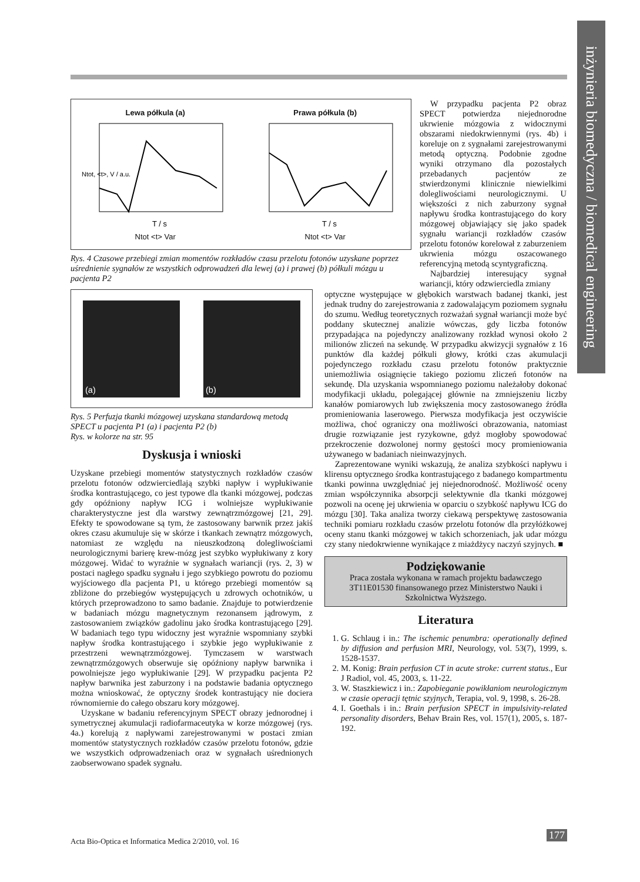inżynieria biomedyczna / biomedical engineering
Lewa półkula (a)
Ntot, <t>, V / a.u.
T / s
Ntot <t> Var
Prawa półkula (b)
T / s
Ntot <t> Var
Rys. 4 Czasowe przebiegi zmian momentów rozkładów czasu przelotu fotonów uzyskane poprzez uśrednienie sygnałów ze wszystkich odprowadzeń dla lewej (a) i prawej (b) półkuli mózgu u pacjenta P2
W przypadku pacjenta P2 obraz SPECT potwierdza niejednorodne ukrwienie mózgowia z widocznymi obszarami niedokrwiennymi (rys. 4b) i koreluje on z sygnałami zarejestrowanymi metodą optyczną. Podobnie zgodne wyniki otrzymano dla pozostałych przebadanych pacjentów ze stwierdzonymi klinicznie niewielkimi dolegliwościami neurologicznymi. U większości z nich zaburzony sygnał napływu środka kontrastującego do kory mózgowej objawiający się jako spadek sygnału wariancji rozkładów czasów przelotu fotonów korelował z zaburzeniem ukrwienia mózgu oszacowanego referencyjną metodą scyntygraficzną.
Najbardziej interesujący sygnał wariancji, który odzwierciedla zmiany
(a) (b)
Rys. 5 Perfuzja tkanki mózgowej uzyskana standardową metodą SPECT u pacjenta P1 (a) i pacjenta P2 (b)
Rys. w kolorze na str. 95
Dyskusja i wnioski
Uzyskane przebiegi momentów statystycznych rozkładów czasów przelotu fotonów odzwierciedlają szybki napływ i wypłukiwanie środka kontrastującego, co jest typowe dla tkanki mózgowej, podczas gdy opóźniony napływ ICG i wolniejsze wypłukiwanie charakterystyczne jest dla warstwy zewnątrzmózgowej [21, 29]. Efekty te spowodowane są tym, że zastosowany barwnik przez jakiś okres czasu akumuluje się w skórze i tkankach zewnątrz mózgowych, natomiast ze względu na nieuszkodzoną dolegliwościami neurologicznymi barierę krew-mózg jest szybko wypłukiwany z kory mózgowej. Widać to wyraźnie w sygnałach wariancji (rys. 2, 3) w postaci nagłego spadku sygnału i jego szybkiego powrotu do poziomu wyjściowego dla pacjenta P1, u którego przebiegi momentów są zbliżone do przebiegów występujących u zdrowych ochotników, u których przeprowadzono to samo badanie. Znajduje to potwierdzenie w badaniach mózgu magnetycznym rezonansem jądrowym, z zastosowaniem związków gadolinu jako środka kontrastującego [29]. W badaniach tego typu widoczny jest wyraźnie wspomniany szybki napływ środka kontrastującego i szybkie jego wypłukiwanie z przestrzeni wewnątrzmózgowej. Tymczasem w warstwach zewnątrzmózgowych obserwuje się opóźniony napływ barwnika i powolniejsze jego wypłukiwanie [29]. W przypadku pacjenta P2 napływ barwnika jest zaburzony i na podstawie badania optycznego można wnioskować, że optyczny środek kontrastujący nie dociera równomiernie do całego obszaru kory mózgowej.
Uzyskane w badaniu referencyjnym SPECT obrazy jednorodnej i symetrycznej akumulacji radiofarmaceutyka w korze mózgowej (rys. 4a.) korelują z napływami zarejestrowanymi w postaci zmian momentów statystycznych rozkładów czasów przelotu fotonów, gdzie we wszystkich odprowadzeniach oraz w sygnałach uśrednionych zaobserwowano spadek sygnału.
optyczne występujące w głębokich warstwach badanej tkanki, jest jednak trudny do zarejestrowania z zadowalającym poziomem sygnału do szumu. Według teoretycznych rozważań sygnał wariancji może być poddany skutecznej analizie wówczas, gdy liczba fotonów przypadająca na pojedynczy analizowany rozkład wynosi około 2 milionów zliczeń na sekundę. W przypadku akwizycji sygnałów z 16 punktów dla każdej półkuli głowy, krótki czas akumulacji pojedynczego rozkładu czasu przelotu fotonów praktycznie uniemożliwia osiągnięcie takiego poziomu zliczeń fotonów na sekundę. Dla uzyskania wspomnianego poziomu należałoby dokonać modyfikacji układu, polegającej głównie na zmniejszeniu liczby kanałów pomiarowych lub zwiększenia mocy zastosowanego źródła promieniowania laserowego. Pierwsza modyfikacja jest oczywiście możliwa, choć ograniczy ona możliwości obrazowania, natomiast drugie rozwiązanie jest ryzykowne, gdyż mogłoby spowodować przekroczenie dozwolonej normy gęstości mocy promieniowania używanego w badaniach nieinwazyjnych.
Zaprezentowane wyniki wskazują, że analiza szybkości napływu i klirensu optycznego środka kontrastującego z badanego kompartmentu tkanki powinna uwzględniać jej niejednorodność. Możliwość oceny zmian współczynnika absorpcji selektywnie dla tkanki mózgowej pozwoli na ocenę jej ukrwienia w oparciu o szybkość napływu ICG do mózgu [30]. Taka analiza tworzy ciekawą perspektywę zastosowania techniki pomiaru rozkładu czasów przelotu fotonów dla przyłóżkowej oceny stanu tkanki mózgowej w takich schorzeniach, jak udar mózgu czy stany niedokrwienne wynikające z miażdżycy naczyń szyjnych. ■
Podziękowanie
Praca została wykonana w ramach projektu badawczego 3T11E01530 finansowanego przez Ministerstwo Nauki i Szkolnictwa Wyższego.
Literatura
1. G. Schlaug i in.: The ischemic penumbra: operationally defined by diffusion and perfusion MRI, Neurology, vol. 53(7), 1999, s. 1528-1537.
2. M. Konig: Brain perfusion CT in acute stroke: current status., Eur J Radiol, vol. 45, 2003, s. 11-22.
3. W. Staszkiewicz i in.: Zapobieganie powikłaniom neurologicznym w czasie operacji tętnic szyjnych, Terapia, vol. 9, 1998, s. 26-28.
4. I. Goethals i in.: Brain perfusion SPECT in impulsivity-related personality disorders, Behav Brain Res, vol. 157(1), 2005, s. 187-192.
Acta Bio-Optica et Informatica Medica 2/2010, vol. 16
177